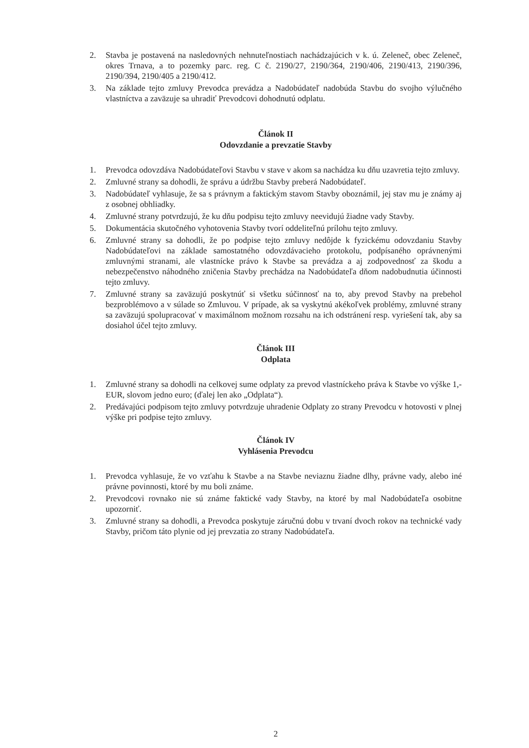2. Stavba je postavená na nasledovných nehnuteľnostiach nachádzajúcich v k. ú. Zeleneč, obec Zeleneč, okres Trnava, a to pozemky parc. reg. C č. 2190/27, 2190/364, 2190/406, 2190/413, 2190/396, 2190/394, 2190/405 a 2190/412.
3. Na základe tejto zmluvy Prevodca prevádza a Nadobúdateľ nadobúda Stavbu do svojho výlučného vlastníctva a zaväzuje sa uhradiť Prevodcovi dohodnutú odplatu.
Článok II
Odovzdanie a prevzatie Stavby
1. Prevodca odovzdáva Nadobúdateľovi Stavbu v stave v akom sa nachádza ku dňu uzavretia tejto zmluvy.
2. Zmluvné strany sa dohodli, že správu a údržbu Stavby preberá Nadobúdateľ.
3. Nadobúdateľ vyhlasuje, že sa s právnym a faktickým stavom Stavby oboznámil, jej stav mu je známy aj z osobnej obhliadky.
4. Zmluvné strany potvrdzujú, že ku dňu podpisu tejto zmluvy neevidujú žiadne vady Stavby.
5. Dokumentácia skutočného vyhotovenia Stavby tvorí oddeliteľnú prílohu tejto zmluvy.
6. Zmluvné strany sa dohodli, že po podpise tejto zmluvy nedôjde k fyzickému odovzdaniu Stavby Nadobúdateľovi na základe samostatného odovzdávacieho protokolu, podpísaného oprávnenými zmluvnými stranami, ale vlastnícke právo k Stavbe sa prevádza a aj zodpovednosť za škodu a nebezpečenstvo náhodného zničenia Stavby prechádza na Nadobúdateľa dňom nadobudnutia účinnosti tejto zmluvy.
7. Zmluvné strany sa zaväzujú poskytnúť si všetku súčinnosť na to, aby prevod Stavby na prebehol bezproblémovo a v súlade so Zmluvou. V prípade, ak sa vyskytnú akékoľvek problémy, zmluvné strany sa zaväzujú spolupracovať v maximálnom možnom rozsahu na ich odstránení resp. vyriešení tak, aby sa dosiahol účel tejto zmluvy.
Článok III
Odplata
1. Zmluvné strany sa dohodli na celkovej sume odplaty za prevod vlastníckeho práva k Stavbe vo výške 1,- EUR, slovom jedno euro; (ďalej len ako „Odplata“).
2. Predávajúci podpisom tejto zmluvy potvrdzuje uhradenie Odplaty zo strany Prevodcu v hotovosti v plnej výške pri podpise tejto zmluvy.
Článok IV
Vyhlásenia Prevodcu
1. Prevodca vyhlasuje, že vo vzťahu k Stavbe a na Stavbe neviaznu žiadne dlhy, právne vady, alebo iné právne povinnosti, ktoré by mu boli známe.
2. Prevodcovi rovnako nie sú známe faktické vady Stavby, na ktoré by mal Nadobúdateľa osobitne upozorniť.
3. Zmluvné strany sa dohodli, a Prevodca poskytuje záručnú dobu v trvaní dvoch rokov na technické vady Stavby, pričom táto plynie od jej prevzatia zo strany Nadobúdateľa.
2